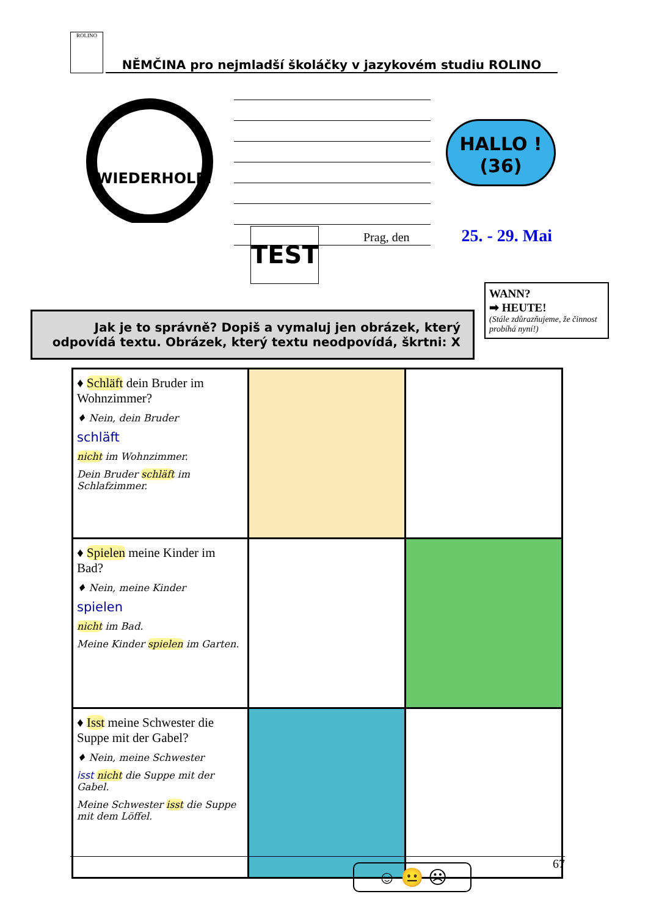ROLINO NĚMČINA pro nejmladší školáčky v jazykovém studiu ROLINO
WIEDERHOLE!
HALLO !
(36)
TEST Prag, den 25. - 29. Mai
WANN?
➡ HEUTE!
(Stále zdůrazňujeme, že činnost probíhá nyní!)
Jak je to správně? Dopiš a vymaluj jen obrázek, který odpovídá textu. Obrázek, který textu neodpovídá, škrtni: X
| ♦ Schläft dein Bruder im Wohnzimmer? ♦ Nein, dein Bruder schläft nicht im Wohnzimmer. Dein Bruder schläft im Schlafzimmer. | | |
| ♦ Spielen meine Kinder im Bad? ♦ Nein, meine Kinder spielen nicht im Bad. Meine Kinder spielen im Garten. | | |
| ♦ Isst meine Schwester die Suppe mit der Gabel? ♦ Nein, meine Schwester isst nicht die Suppe mit der Gabel. Meine Schwester isst die Suppe mit dem Löffel. | | |
67 ☺ 😐 ☹